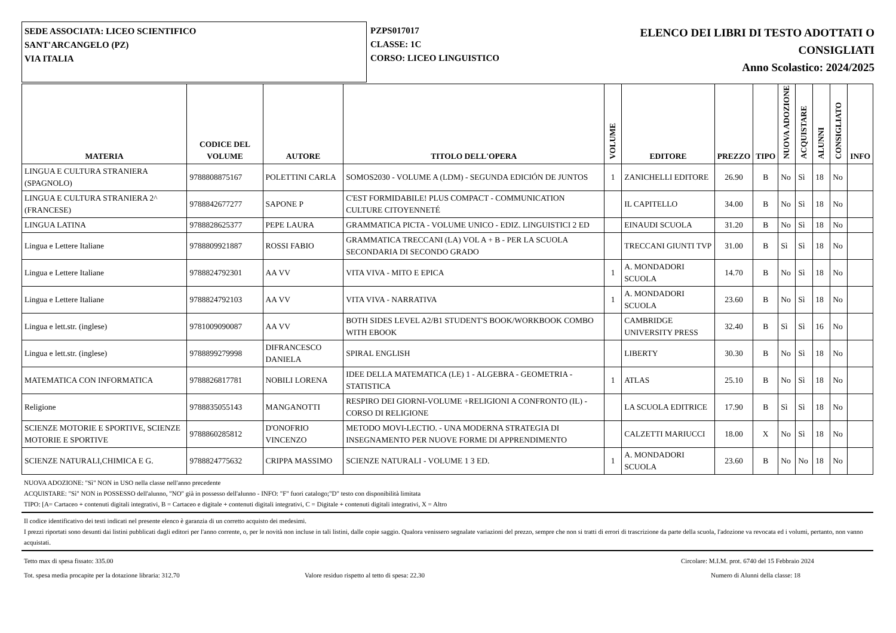SEDE ASSOCIATA: LICEO SCIENTIFICO
SANT'ARCANGELO (PZ)
VIA ITALIA
PZPS017017
CLASSE: 1C
CORSO: LICEO LINGUISTICO
ELENCO DEI LIBRI DI TESTO ADOTTATI O
CONSIGLIATI
Anno Scolastico: 2024/2025
| MATERIA | CODICE DEL VOLUME | AUTORE | TITOLO DELL'OPERA | VOLUME | EDITORE | PREZZO | TIPO | NUOVA ADOZIONE | ACQUISTARE | ALUNNI | CONSIGLIATO | INFO |
| --- | --- | --- | --- | --- | --- | --- | --- | --- | --- | --- | --- | --- |
| LINGUA E CULTURA STRANIERA (SPAGNOLO) | 9788808875167 | POLETTINI CARLA | SOMOS2030 - VOLUME A (LDM) - SEGUNDA EDICIÓN DE JUNTOS | 1 | ZANICHELLI EDITORE | 26.90 | B | No | Sì | 18 | No | |
| LINGUA E CULTURA STRANIERA 2^ (FRANCESE) | 9788842677277 | SAPONE P | C'EST FORMIDABILE! PLUS COMPACT - COMMUNICATION CULTURE CITOYENNETÉ | | IL CAPITELLO | 34.00 | B | No | Sì | 18 | No | |
| LINGUA LATINA | 9788828625377 | PEPE LAURA | GRAMMATICA PICTA - VOLUME UNICO - EDIZ. LINGUISTICI 2 ED | | EINAUDI SCUOLA | 31.20 | B | No | Sì | 18 | No | |
| Lingua e Lettere Italiane | 9788809921887 | ROSSI FABIO | GRAMMATICA TRECCANI (LA) VOL A + B - PER LA SCUOLA SECONDARIA DI SECONDO GRADO | | TRECCANI GIUNTI TVP | 31.00 | B | Sì | Sì | 18 | No | |
| Lingua e Lettere Italiane | 9788824792301 | AA VV | VITA VIVA - MITO E EPICA | 1 | A. MONDADORI SCUOLA | 14.70 | B | No | Sì | 18 | No | |
| Lingua e Lettere Italiane | 9788824792103 | AA VV | VITA VIVA - NARRATIVA | 1 | A. MONDADORI SCUOLA | 23.60 | B | No | Sì | 18 | No | |
| Lingua e lett.str. (inglese) | 9781009090087 | AA VV | BOTH SIDES LEVEL A2/B1 STUDENT'S BOOK/WORKBOOK COMBO WITH EBOOK | | CAMBRIDGE UNIVERSITY PRESS | 32.40 | B | Sì | Sì | 16 | No | |
| Lingua e lett.str. (inglese) | 9788899279998 | DIFRANCESCO DANIELA | SPIRAL ENGLISH | | LIBERTY | 30.30 | B | No | Sì | 18 | No | |
| MATEMATICA CON INFORMATICA | 9788826817781 | NOBILI LORENA | IDEE DELLA MATEMATICA (LE) 1 - ALGEBRA - GEOMETRIA - STATISTICA | 1 | ATLAS | 25.10 | B | No | Sì | 18 | No | |
| Religione | 9788835055143 | MANGANOTTI | RESPIRO DEI GIORNI-VOLUME +RELIGIONI A CONFRONTO (IL) - CORSO DI RELIGIONE | | LA SCUOLA EDITRICE | 17.90 | B | Sì | Sì | 18 | No | |
| SCIENZE MOTORIE E SPORTIVE, SCIENZE MOTORIE E SPORTIVE | 9788860285812 | D'ONOFRIO VINCENZO | METODO MOVI-LECTIO. - UNA MODERNA STRATEGIA DI INSEGNAMENTO PER NUOVE FORME DI APPRENDIMENTO | | CALZETTI MARIUCCI | 18.00 | X | No | Sì | 18 | No | |
| SCIENZE NATURALI,CHIMICA E G. | 9788824775632 | CRIPPA MASSIMO | SCIENZE NATURALI - VOLUME 1 3 ED. | 1 | A. MONDADORI SCUOLA | 23.60 | B | No | No | 18 | No | |
NUOVA ADOZIONE: "Sì" NON in USO nella classe nell'anno precedente
ACQUISTARE: "Sì" NON in POSSESSO dell'alunno, "NO" già in possesso dell'alunno - INFO: "F" fuori catalogo;"D" testo con disponibilità limitata
TIPO: [A= Cartaceo + contenuti digitali integrativi, B = Cartaceo e digitale + contenuti digitali integrativi, C = Digitale + contenuti digitali integrativi, X = Altro
Il codice identificativo dei testi indicati nel presente elenco è garanzia di un corretto acquisto dei medesimi.
I prezzi riportati sono desunti dai listini pubblicati dagli editori per l'anno corrente, o, per le novità non incluse in tali listini, dalle copie saggio. Qualora venissero segnalate variazioni del prezzo, sempre che non si tratti di errori di trascrizione da parte della scuola, l'adozione va revocata ed i volumi, pertanto, non vanno acquistati.
Tetto max di spesa fissato: 335.00 Circolare: M.I.M. prot. 6740 del 15 Febbraio 2024
Tot. spesa media procapite per la dotazione libraria: 312.70 Valore residuo rispetto al tetto di spesa: 22.30 Numero di Alunni della classe: 18